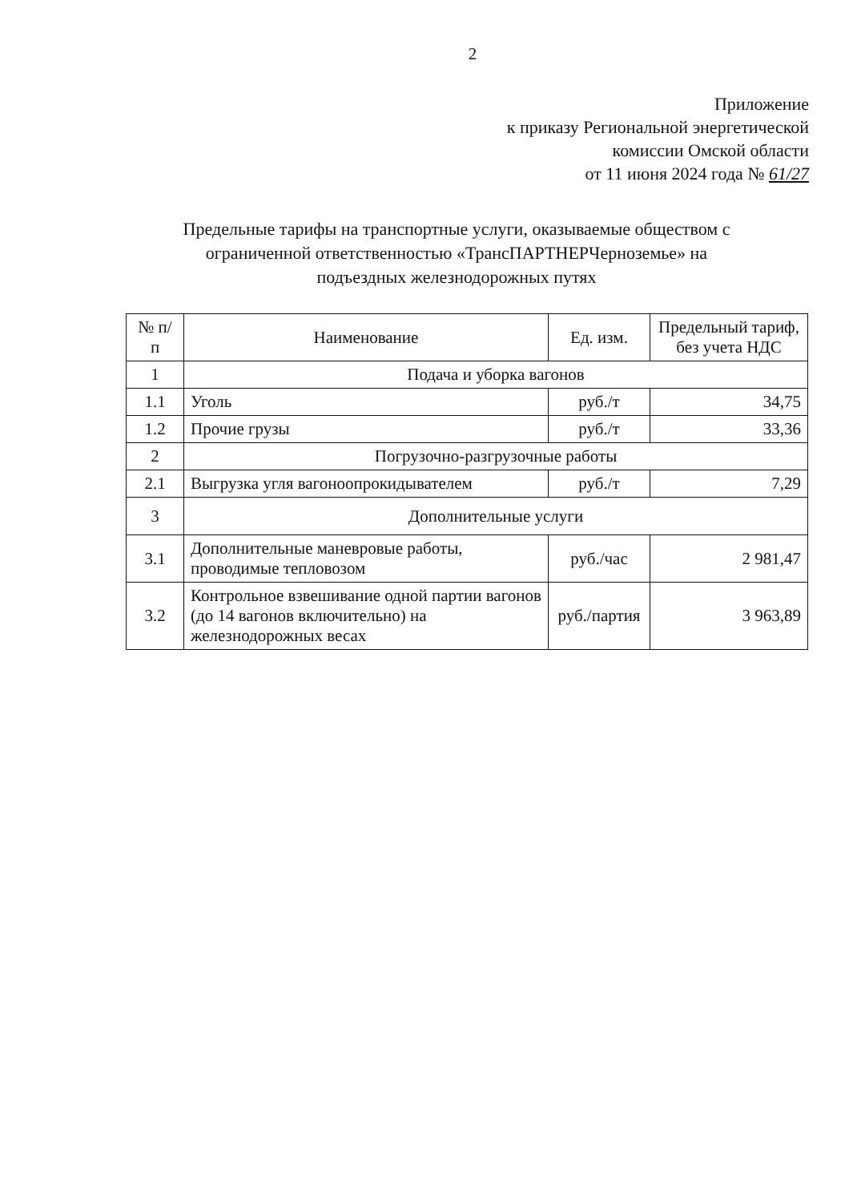2
Приложение
к приказу Региональной энергетической
комиссии Омской области
от 11 июня 2024 года № 61/27
Предельные тарифы на транспортные услуги, оказываемые обществом с ограниченной ответственностью «ТрансПАРТНЕРЧерноземье» на подъездных железнодорожных путях
| № п/ п | Наименование | Ед. изм. | Предельный тариф, без учета НДС |
| --- | --- | --- | --- |
| 1 | Подача и уборка вагонов | | |
| 1.1 | Уголь | руб./т | 34,75 |
| 1.2 | Прочие грузы | руб./т | 33,36 |
| 2 | Погрузочно-разгрузочные работы | | |
| 2.1 | Выгрузка угля вагоноопрокидывателем | руб./т | 7,29 |
| 3 | Дополнительные услуги | | |
| 3.1 | Дополнительные маневровые работы, проводимые тепловозом | руб./час | 2 981,47 |
| 3.2 | Контрольное взвешивание одной партии вагонов (до 14 вагонов включительно) на железнодорожных весах | руб./партия | 3 963,89 |